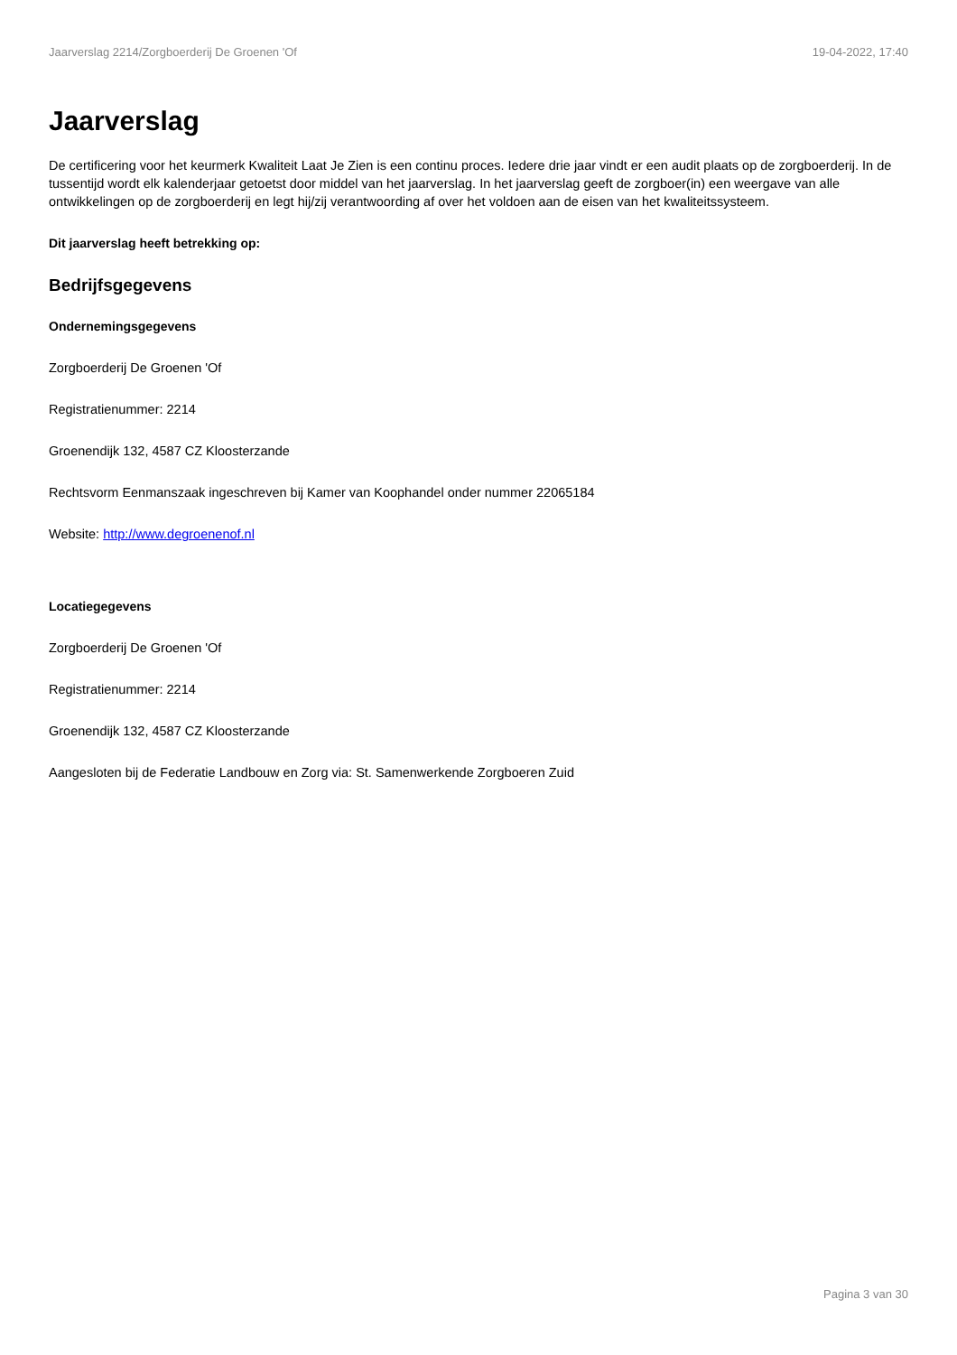Jaarverslag 2214/Zorgboerderij De Groenen 'Of 19-04-2022, 17:40
Jaarverslag
De certificering voor het keurmerk Kwaliteit Laat Je Zien is een continu proces. Iedere drie jaar vindt er een audit plaats op de zorgboerderij. In de tussentijd wordt elk kalenderjaar getoetst door middel van het jaarverslag. In het jaarverslag geeft de zorgboer(in) een weergave van alle ontwikkelingen op de zorgboerderij en legt hij/zij verantwoording af over het voldoen aan de eisen van het kwaliteitssysteem.
Dit jaarverslag heeft betrekking op:
Bedrijfsgegevens
Ondernemingsgegevens
Zorgboerderij De Groenen 'Of
Registratienummer: 2214
Groenendijk 132, 4587 CZ Kloosterzande
Rechtsvorm Eenmanszaak ingeschreven bij Kamer van Koophandel onder nummer 22065184
Website: http://www.degroenenof.nl
Locatiegegevens
Zorgboerderij De Groenen 'Of
Registratienummer: 2214
Groenendijk 132, 4587 CZ Kloosterzande
Aangesloten bij de Federatie Landbouw en Zorg via: St. Samenwerkende Zorgboeren Zuid
Pagina 3 van 30